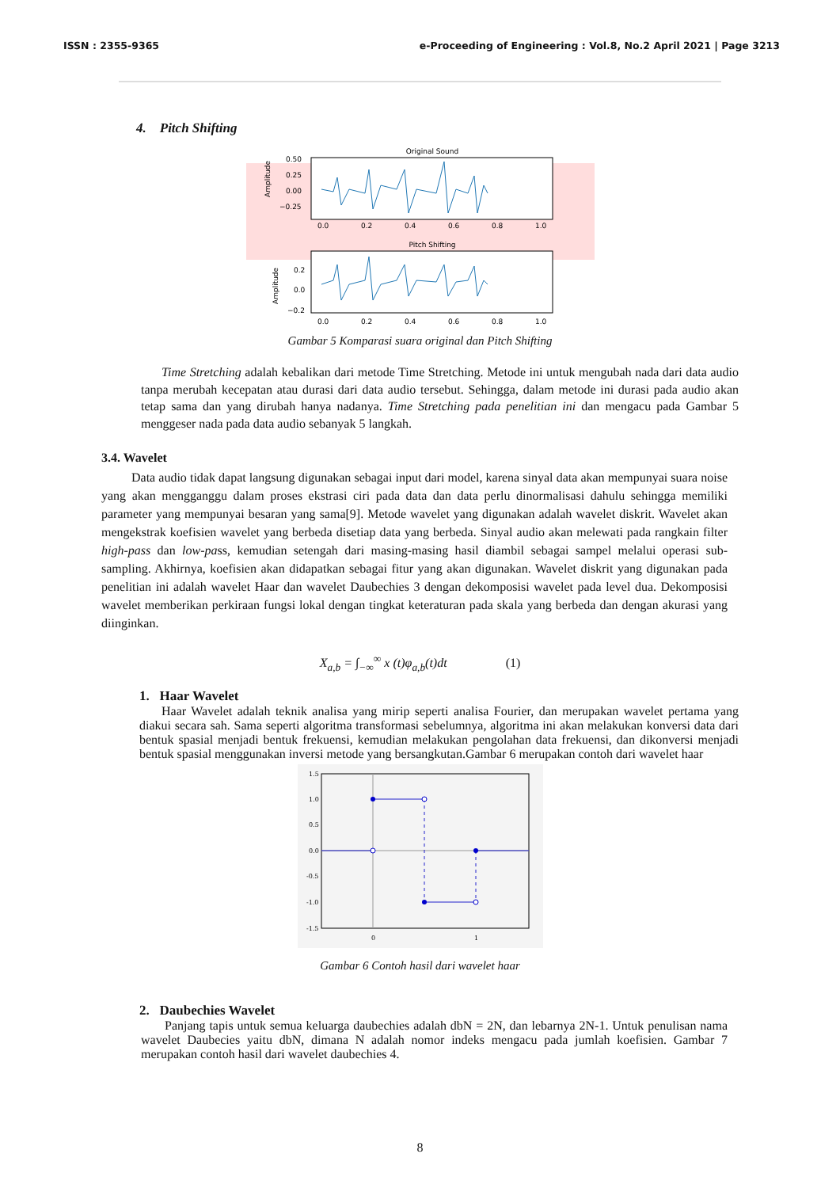ISSN : 2355-9365 e-Proceeding of Engineering : Vol.8, No.2 April 2021 | Page 3213
4. Pitch Shifting
Original Sound
0.50
0.25
0.00
−0.25
Amplitude
0.0
0.2
0.4
0.6
0.8
1.0
Pitch Shifting
0.2
0.0
−0.2
Amplitude
0.0
0.2
0.4
0.6
0.8
1.0
Gambar 5 Komparasi suara original dan Pitch Shifting
Time Stretching adalah kebalikan dari metode Time Stretching. Metode ini untuk mengubah nada dari data audio tanpa merubah kecepatan atau durasi dari data audio tersebut. Sehingga, dalam metode ini durasi pada audio akan tetap sama dan yang dirubah hanya nadanya. Time Stretching pada penelitian ini dan mengacu pada Gambar 5 menggeser nada pada data audio sebanyak 5 langkah.
3.4. Wavelet
Data audio tidak dapat langsung digunakan sebagai input dari model, karena sinyal data akan mempunyai suara noise yang akan mengganggu dalam proses ekstrasi ciri pada data dan data perlu dinormalisasi dahulu sehingga memiliki parameter yang mempunyai besaran yang sama[9]. Metode wavelet yang digunakan adalah wavelet diskrit. Wavelet akan mengekstrak koefisien wavelet yang berbeda disetiap data yang berbeda. Sinyal audio akan melewati pada rangkain filter high-pass dan low-pass, kemudian setengah dari masing-masing hasil diambil sebagai sampel melalui operasi sub-sampling. Akhirnya, koefisien akan didapatkan sebagai fitur yang akan digunakan. Wavelet diskrit yang digunakan pada penelitian ini adalah wavelet Haar dan wavelet Daubechies 3 dengan dekomposisi wavelet pada level dua. Dekomposisi wavelet memberikan perkiraan fungsi lokal dengan tingkat keteraturan pada skala yang berbeda dan dengan akurasi yang diinginkan.
X<sub>a,b</sub> = ∫<sub>−∞</sub><sup>∞</sup> x (t)φ<sub>a,b</sub>(t)dt (1)
1. Haar Wavelet
Haar Wavelet adalah teknik analisa yang mirip seperti analisa Fourier, dan merupakan wavelet pertama yang diakui secara sah. Sama seperti algoritma transformasi sebelumnya, algoritma ini akan melakukan konversi data dari bentuk spasial menjadi bentuk frekuensi, kemudian melakukan pengolahan data frekuensi, dan dikonversi menjadi bentuk spasial menggunakan inversi metode yang bersangkutan.Gambar 6 merupakan contoh dari wavelet haar
1.5
1.0
0.5
0.0
-0.5
-1.0
-1.5
0
1
Gambar 6 Contoh hasil dari wavelet haar
2. Daubechies Wavelet
Panjang tapis untuk semua keluarga daubechies adalah dbN = 2N, dan lebarnya 2N-1. Untuk penulisan nama wavelet Daubecies yaitu dbN, dimana N adalah nomor indeks mengacu pada jumlah koefisien. Gambar 7 merupakan contoh hasil dari wavelet daubechies 4.
8